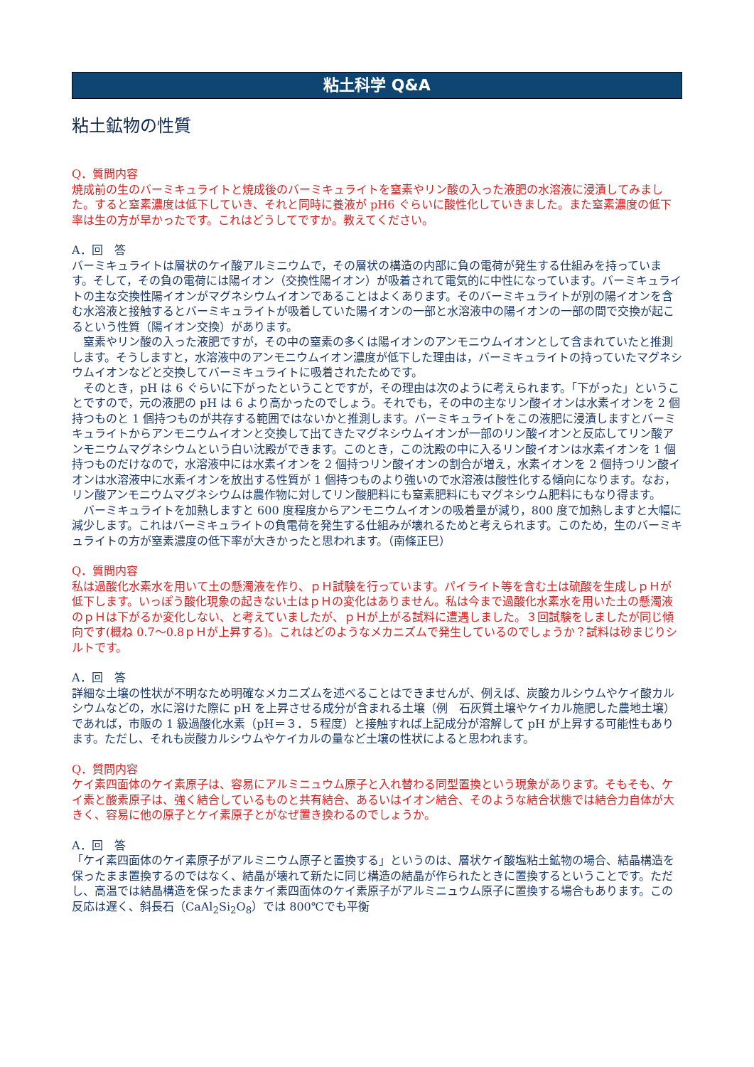粘土科学 Q&A
粘土鉱物の性質
Q．質問内容
焼成前の生のバーミキュライトと焼成後のバーミキュライトを窒素やリン酸の入った液肥の水溶液に浸漬してみました。すると窒素濃度は低下していき、それと同時に養液が pH6 ぐらいに酸性化していきました。また窒素濃度の低下率は生の方が早かったです。これはどうしてですか。教えてください。
A．回　答
バーミキュライトは層状のケイ酸アルミニウムで，その層状の構造の内部に負の電荷が発生する仕組みを持っています。そして，その負の電荷には陽イオン（交換性陽イオン）が吸着されて電気的に中性になっています。バーミキュライトの主な交換性陽イオンがマグネシウムイオンであることはよくあります。そのバーミキュライトが別の陽イオンを含む水溶液と接触するとバーミキュライトが吸着していた陽イオンの一部と水溶液中の陽イオンの一部の間で交換が起こるという性質（陽イオン交換）があります。
窒素やリン酸の入った液肥ですが，その中の窒素の多くは陽イオンのアンモニウムイオンとして含まれていたと推測します。そうしますと，水溶液中のアンモニウムイオン濃度が低下した理由は，バーミキュライトの持っていたマグネシウムイオンなどと交換してバーミキュライトに吸着されたためです。
そのとき，pH は 6 ぐらいに下がったということですが，その理由は次のように考えられます。「下がった」ということですので，元の液肥の pH は 6 より高かったのでしょう。それでも，その中の主なリン酸イオンは水素イオンを 2 個持つものと 1 個持つものが共存する範囲ではないかと推測します。バーミキュライトをこの液肥に浸漬しますとバーミキュライトからアンモニウムイオンと交換して出てきたマグネシウムイオンが一部のリン酸イオンと反応してリン酸アンモニウムマグネシウムという白い沈殿ができます。このとき，この沈殿の中に入るリン酸イオンは水素イオンを 1 個持つものだけなので，水溶液中には水素イオンを 2 個持つリン酸イオンの割合が増え，水素イオンを 2 個持つリン酸イオンは水溶液中に水素イオンを放出する性質が 1 個持つものより強いので水溶液は酸性化する傾向になります。なお，リン酸アンモニウムマグネシウムは農作物に対してリン酸肥料にも窒素肥料にもマグネシウム肥料にもなり得ます。
バーミキュライトを加熱しますと 600 度程度からアンモニウムイオンの吸着量が減り，800 度で加熱しますと大幅に減少します。これはバーミキュライトの負電荷を発生する仕組みが壊れるためと考えられます。このため，生のバーミキュライトの方が窒素濃度の低下率が大きかったと思われます。（南條正巳）
Q．質問内容
私は過酸化水素水を用いて土の懸濁液を作り、ｐＨ試験を行っています。パイライト等を含む土は硫酸を生成しｐＨが低下します。いっぽう酸化現象の起きない土はｐＨの変化はありません。私は今まで過酸化水素水を用いた土の懸濁液のｐＨは下がるか変化しない、と考えていましたが、ｐＨが上がる試料に遭遇しました。３回試験をしましたが同じ傾向です(概ね 0.7～0.8ｐＨが上昇する)。これはどのようなメカニズムで発生しているのでしょうか？試料は砂まじりシルトです。
A．回　答
詳細な土壌の性状が不明なため明確なメカニズムを述べることはできませんが、例えば、炭酸カルシウムやケイ酸カルシウムなどの，水に溶けた際に pH を上昇させる成分が含まれる土壌（例　石灰質土壌やケイカル施肥した農地土壌）であれば，市販の 1 級過酸化水素（pH＝３．５程度）と接触すれば上記成分が溶解して pH が上昇する可能性もあります。ただし、それも炭酸カルシウムやケイカルの量など土壌の性状によると思われます。
Q．質問内容
ケイ素四面体のケイ素原子は、容易にアルミニュウム原子と入れ替わる同型置換という現象があります。そもそも、ケイ素と酸素原子は、強く結合しているものと共有結合、あるいはイオン結合、そのような結合状態では結合力自体が大きく、容易に他の原子とケイ素原子とがなぜ置き換わるのでしょうか。
A．回　答
「ケイ素四面体のケイ素原子がアルミニウム原子と置換する」というのは、層状ケイ酸塩粘土鉱物の場合、結晶構造を保ったまま置換するのではなく、結晶が壊れて新たに同じ構造の結晶が作られたときに置換するということです。ただし、高温では結晶構造を保ったままケイ素四面体のケイ素原子がアルミニュウム原子に置換する場合もあります。この反応は遅く、斜長石（CaAl<sub>2</sub>Si<sub>2</sub>O<sub>8</sub>）では 800℃でも平衡